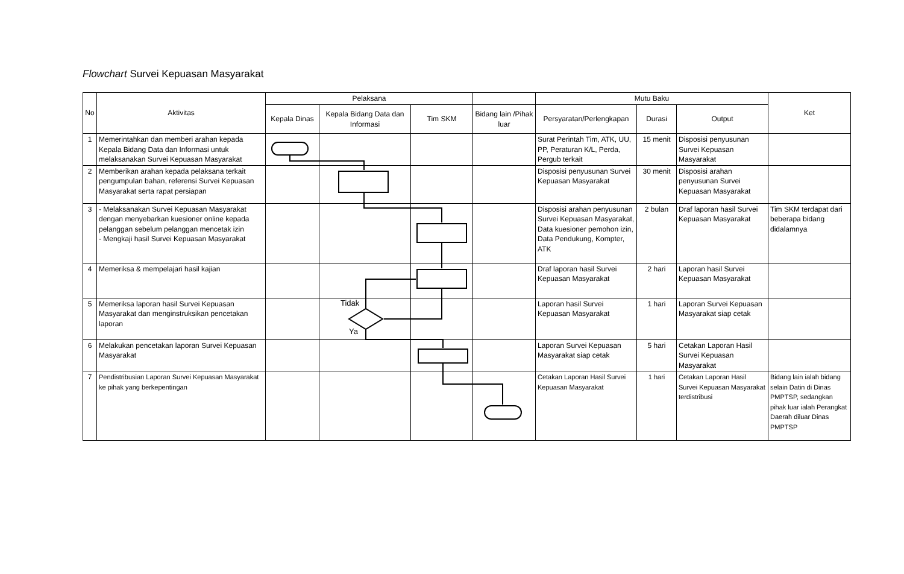Flowchart Survei Kepuasan Masyarakat
| No | Aktivitas | Pelaksana | | | | Mutu Baku | | | Ket |
| --- | --- | --- | --- | --- | --- | --- | --- | --- | --- |
| | | Kepala Dinas | Kepala Bidang Data dan Informasi | Tim SKM | Bidang lain /Pihak luar | Persyaratan/Perlengkapan | Durasi | Output | |
| 1 | Memerintahkan dan memberi arahan kepada Kepala Bidang Data dan Informasi untuk melaksanakan Survei Kepuasan Masyarakat | | | | | Surat Perintah Tim, ATK, UU, PP, Peraturan K/L, Perda, Pergub terkait | 15 menit | Disposisi penyusunan Survei Kepuasan Masyarakat | |
| 2 | Memberikan arahan kepada pelaksana terkait pengumpulan bahan, referensi Survei Kepuasan Masyarakat serta rapat persiapan | | | | | Disposisi penyusunan Survei Kepuasan Masyarakat | 30 menit | Disposisi arahan penyusunan Survei Kepuasan Masyarakat | |
| 3 | - Melaksanakan Survei Kepuasan Masyarakat dengan menyebarkan kuesioner online kepada pelanggan sebelum pelanggan mencetak izin - Mengkaji hasil Survei Kepuasan Masyarakat | | | | | Disposisi arahan penyusunan Survei Kepuasan Masyarakat, Data kuesioner pemohon izin, Data Pendukung, Kompter, ATK | 2 bulan | Draf laporan hasil Survei Kepuasan Masyarakat | Tim SKM terdapat dari beberapa bidang didalamnya |
| 4 | Memeriksa & mempelajari hasil kajian | | | | | Draf laporan hasil Survei Kepuasan Masyarakat | 2 hari | Laporan hasil Survei Kepuasan Masyarakat | |
| 5 | Memeriksa laporan hasil Survei Kepuasan Masyarakat dan menginstruksikan pencetakan laporan | | | | | Laporan hasil Survei Kepuasan Masyarakat | 1 hari | Laporan Survei Kepuasan Masyarakat siap cetak | |
| 6 | Melakukan pencetakan laporan Survei Kepuasan Masyarakat | | | | | Laporan Survei Kepuasan Masyarakat siap cetak | 5 hari | Cetakan Laporan Hasil Survei Kepuasan Masyarakat | |
| 7 | Pendistribusian Laporan Survei Kepuasan Masyarakat ke pihak yang berkepentingan | | | | | Cetakan Laporan Hasil Survei Kepuasan Masyarakat | 1 hari | Cetakan Laporan Hasil Survei Kepuasan Masyarakat terdistribusi | Bidang lain ialah bidang selain Datin di Dinas PMPTSP, sedangkan pihak luar ialah Perangkat Daerah diluar Dinas PMPTSP |
Tidak
Ya